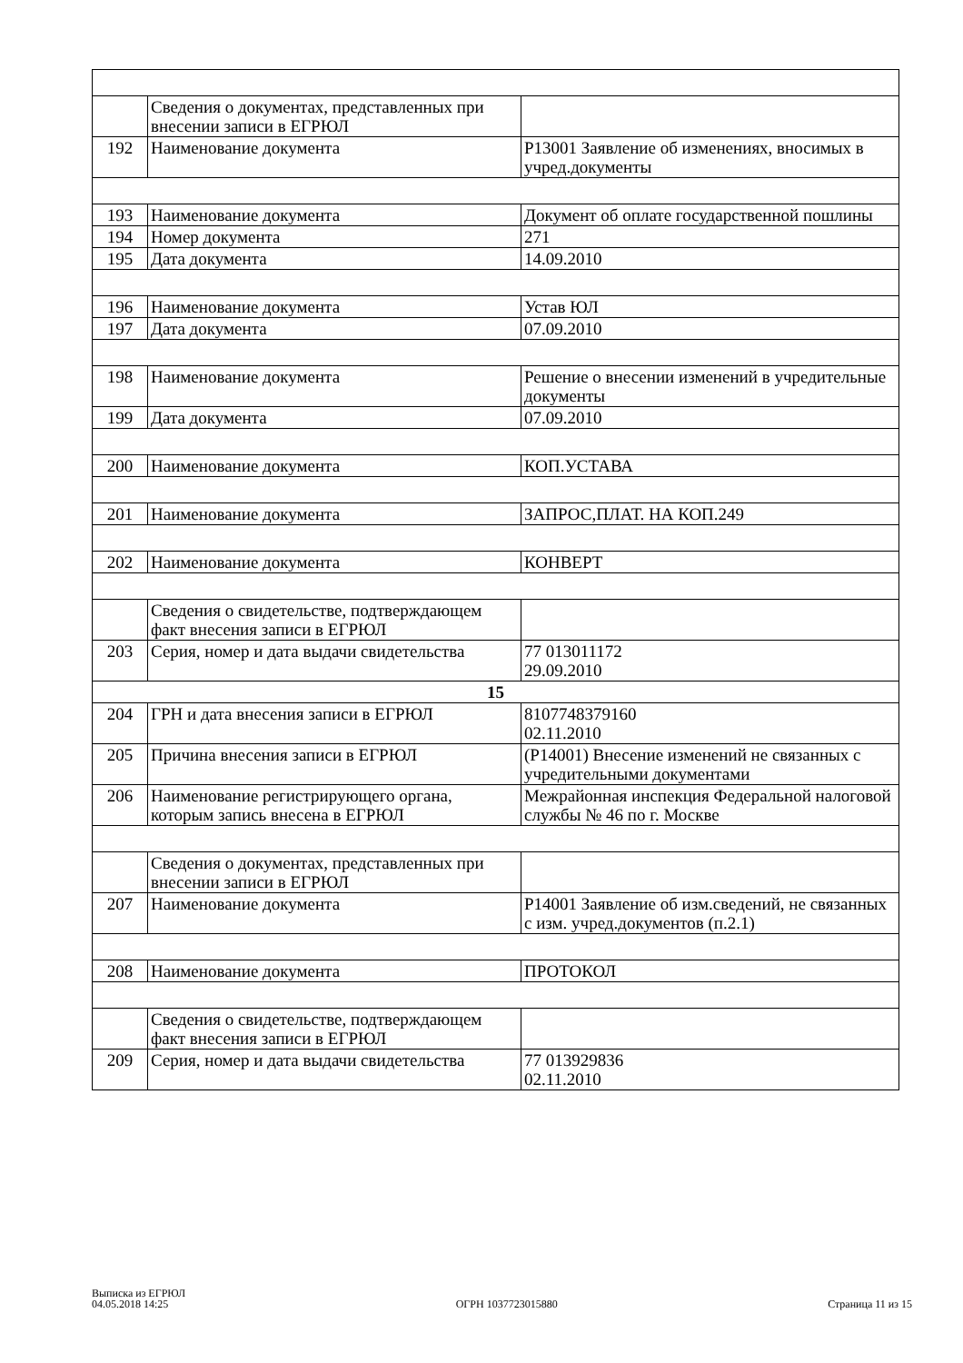| | Сведения о документах, представленных при внесении записи в ЕГРЮЛ | |
| 192 | Наименование документа | Р13001 Заявление об изменениях, вносимых в учред.документы |
| 193 | Наименование документа | Документ об оплате государственной пошлины |
| 194 | Номер документа | 271 |
| 195 | Дата документа | 14.09.2010 |
| 196 | Наименование документа | Устав ЮЛ |
| 197 | Дата документа | 07.09.2010 |
| 198 | Наименование документа | Решение о внесении изменений в учредительные документы |
| 199 | Дата документа | 07.09.2010 |
| 200 | Наименование документа | КОП.УСТАВА |
| 201 | Наименование документа | ЗАПРОС,ПЛАТ. НА КОП.249 |
| 202 | Наименование документа | КОНВЕРТ |
| | Сведения о свидетельстве, подтверждающем факт внесения записи в ЕГРЮЛ | |
| 203 | Серия, номер и дата выдачи свидетельства | 77 013011172 29.09.2010 |
| 15 | | |
| 204 | ГРН и дата внесения записи в ЕГРЮЛ | 8107748379160 02.11.2010 |
| 205 | Причина внесения записи в ЕГРЮЛ | (Р14001) Внесение изменений не связанных с учредительными документами |
| 206 | Наименование регистрирующего органа, которым запись внесена в ЕГРЮЛ | Межрайонная инспекция Федеральной налоговой службы № 46 по г. Москве |
| | Сведения о документах, представленных при внесении записи в ЕГРЮЛ | |
| 207 | Наименование документа | Р14001 Заявление об изм.сведений, не связанных с изм. учред.документов (п.2.1) |
| 208 | Наименование документа | ПРОТОКОЛ |
| | Сведения о свидетельстве, подтверждающем факт внесения записи в ЕГРЮЛ | |
| 209 | Серия, номер и дата выдачи свидетельства | 77 013929836 02.11.2010 |
Выписка из ЕГРЮЛ
04.05.2018 14:25
ОГРН 1037723015880
Страница 11 из 15